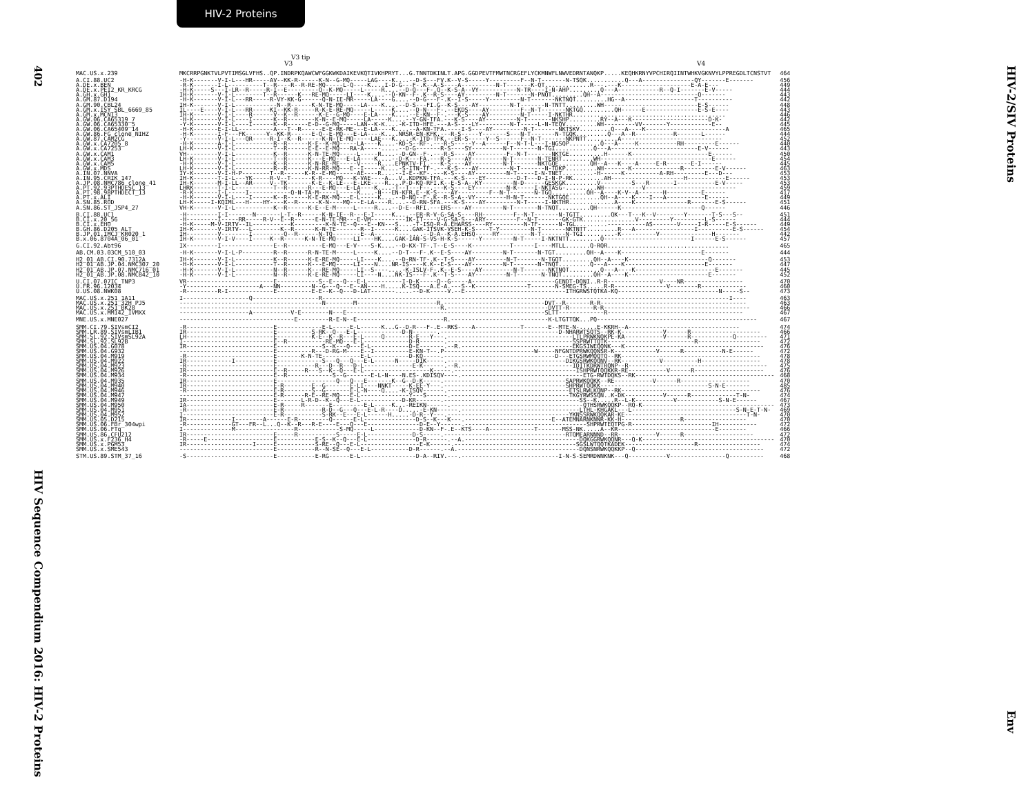402
HIV Sequence Compendium 2016: HIV-2 Proteins
HIV-2 Proteins
V3 tip
V3 V4
| MAC.US.x.239 | MKCRRPGNKTVLPVTIMSGLVFHS..QP.INDRPKQAWCWFGGKWKDAIKEVKQTIVKHPRYT...G.TNNTDKINLT.APG.GGDPEVTFMWTNCRGEFLYCKMNWFLNWVEDRNTANQKP.....KEQHKRNYVPCHIRQIINTWHKVGKNVYLPPREGDLTCNSTVT | 464 |
| A.CI.88.UC2 | -H-K-------V-I-L---HR-----AV--KK-R------K-N--G-MQ-----LAG----K....--D-S---FV.K--V-S-----Y---------F--N-T-------N-TSQK...........Q---A---------------QY-------E------- | 456 |
| A.DE.x.BEN | -R-K-------I-L----------T--R----R--R-RE-MQ-----L-Q----K....I-D-G---F-.K--A-S----A----------N-T-------K-QT.............R---.---K--------------------E-A-E--- | 449 |
| A.DE.x.PEI2_KR_KRCG | -H-K-----S---I-LR--R-----R-I--E---------Q--K-MQ-----L-----R....--D-Q---F-.Q--K-S-A--VY-----------N-TR----I-N-AHP.........Q---A------------R--Q-I-------E-V----- | 444 |
| A.GH.x.GH1 | IH-K-------V-I-L--------T--R------K---RE-MQ-----LI----K....--D-KN--F-.K--R-S----AY---------N-T-------N-PNQT.........QH--A----------------------------Q------- | 443 |
| A.GM.87.D194 | -H-K-------V-I-L---RR-----R-VY-KK-G------Q-N-IE-MR-----LA----G....--D-G---F-.K--I-S-----Y---------N-T-------NKTNQT.........HG--A--------------------T---------- | 442 |
| A.GM.90.CBL24 | IH-K-------V-I-L------------N--R------K-N-TE-MQ-----LA----K....--D-S---FI.G--K-S----AY---------N-T-------N-TNTT.........WH---------------------------E-S------ | 448 |
| A.GM.x.ISY_SBL_6669_85 | IL----E----V-I-L---RR-----KI--KK-R-----R-K-E-RE-MQ-----L-----K....--D-N---F-.--EKDS----AY---------F--N-T-------NKTGQ.........QH------E---------------E-S-E---- | 443 |
| A.GM.x.MCN13 | IH-K-------V-I-L----R------V--K--R------K-E--G-MQ----E-LA----K....--E-KN--F-.---K-S----AY---------N-T-----I-NKTHR............................................ | 446 |
| A.GW.06.CA65319_7 | -H-K-------V-I-L----I------K--R--------K-N--E-MQ-----LA-----K....--Y-GN-TFA.---K-S----AY---------N-T-------NKSHP.........RY--A---K----------------------D-K- | 442 |
| A.GW.06.CA65330_5 | -Y-K-------V-I-L----I------K--R------E-D--G-MQ-----LAN--K-K....-K-ITD-HFE.---A-S----LY---------N-T-----L-N-TEQV.........WH---------VV-------Y------------E-- | 445 |
| A.GW.06.CA65409_14 | -H-K-------E-I-LL----------A---T--R------E-E-RK-ME---E-LA----K....--A-KN-TFA.----I-S----AY---------N-T-------NKTSKV.........Q---A----K-----------------------A | 465 |
| A.GW.86.FG_clone_NIHZ | -H-K-------I-F---FK------V--KK-R------E-Q--E-MQ---E-LA----K....NRSR-EN-KFK.---R-S-----Y-------S---N-T-------N-TGQK.........Q---A--R-----------R-------L------ | 444 |
| A.GW.87.CAM2CG | -Y---------V-I-L---QR-----R-I--K--R------K-N-TE-MQ-----LAE---K....-K-ITD-TFK.--ER-S-----Y--S------F--N-T-------NKPNTT.........A----------------------------- | 452 |
| A.GW.x.CA7205_8 | -H-K-------A-I-L-----------R--R------K-E--K-MQ-----LA----K....-KD-S--RF-.---R-S-----Y--A------F--N-T-L---I-NGSQP.........Q---A-----K-----------RH---------E------ | 440 |
| A.GW.x.CA7253 | LH-K-------V-I-L-----------T--R------E-E--E-MQ---RA-A-----.....--D-G-------R-S----SY---------N-T-------N-TGI...........Q---A-------------------------E-V------ | 443 |
| A.GW.x.CAM1 | VH---------V-I-L-----------K--R------K-N-TE-MQ-----L-----R....--D-GN--F-.---R-S----AY---------F--N-T-------NKTGE..........H------K----------------------E------ | 450 |
| A.GW.x.CAM3 | LH-K-------V-I-L-----------T--R------K---E-MQ---E-LA----K....--D-K---FA.---R-S----AY---------N-T-------N-TENRT.........WH--------------------------------E------ | 454 |
| A.GW.x.CAM5 | -H-K-------V-I-L-----------K--R------K-N-RE-ME-----V-----R....EPNKTV-FI.---K-S----AY---------N-T-------NKTGQE.........QH--A---K----A-----E-R-------E-I------ | 445 |
| A.GW.x.MDS | LH-K-------V-I-L-----------R--R------K-N-RR-MQ---E--I-----K....-S-ITN-TF-.---K-S----AY---------N-T-------N-TDKP.........WH-------K--------------R---------E-V------ | 463 |
| A.IN.07.NNVA | IY-K-------V-I-H-P--------T--R------K-R--E-MQ------AE----R....--I-E--KF-.---K-S----AY---------N-T-----I-N-TNET.........-H------K----------A-RH---------E---D--- | 453 |
| A.IN.95.CRIK_147 | IH-K-------T-I-L---YK-----R-V--T------K-R----MQ---K-VAE----A...V..KDPKN-TFA.---K-S----EY---------D-T---D-I-N-P-RK.........AH---------------------H-----------E------ | 453 |
| A.JP.08.NMC786_clone_41 | IH-K-------M-I-LL--AR-----V--TK-------K-E--K-LE---E-LKE----R....P-D-KQ-RFI.K--E-S-A--KY---------N-D------GESKGK.........V---------S---R-------I-----------E-V----- | 453 |
| A.PT.92.93PTHDESC_13 | LHRK-------T-I-L-----------T--R------R---E-MQ---E-LA----K....-T--T---F--.---K-S----EY---------N-K-----I-NKTASG-.........WH-----------V-------------------------- | 459 |
| A.PT.98.98PTHDECT_13 | -R-K-------I-L-----I------------Q-N-TA-M-----L-----K....-N---EN-KFR.E--K-S----AY---------F--N-T-------N-TGQ..........QH--A----K-V--A-------H----------E------ | 417 |
| A.PT.x.ALI | -H-K-------V-I-L----I------K--R------K-E-RK-MQ---E-L-----K....--D-NQ--F-.K--R-S-A--VY---------H-N-T-------NKTGQE.........QH--A----K----I---A-----------E------ | 449 |
| A.SN.85.ROD | LH-K-----I-KQIML---H----HY----K--R------K-N----MQ---E-LA----R....--D-RN-SFA.---K-S----AY---------N-T-----I-NKTHR.............A----K---------------R-------E-S------ | 451 |
| A.SN.86.ST_JSP4_27 | VH-K-------V-I-L-----------K--R------K-E--E-M-----L-----R....--D-E--RFI.---ERS----AY---------N-T-------N-TNQT.........QH------K-----------------------Q------ | 446 |
| B.CI.88.UC1 | -H---------I-I-------N-------L-T--R------K-N-IE--R---E-I-----K....--ER-R-V-G-SA-S----RH---------F--N-T-------N-TGTT.........QK---T---K--V--------Y-------T-S---S-- | 451 |
| B.CI.x.20_56 | -H---------I-----RR-----R-V--E--R------E-N-TE-MR---E-VM----------IK-IT----V-G-SA-S---ARY---------F--N-T-------GK-GTK...............V---------Y---------L-S------ | 444 |
| B.CI.x.EHO | -H-K-----M-V-IRTV--IL-----------K---------K-N-TE--Q---E--KN---S....-T-ISQ-R-A.EHARSS----RY---------N-TF------N-TGL.........-----------AS-------V-----I-R-----E-S------ | 449 |
| B.GH.86.D205_ALT | IH-K-------V-IRTV---L--------K--R------K-N-TE-------R--I------K....GAK-ITSVK-VSEH-K-S----T-Y---------N-T-------NKTNTT.........R---A-----------------I----------E-S------ | 454 |
| B.JP.01.IMCJ_KR020_1 | IH---------V--------I---------Q--R------N-TQ--------E--A----------....--D-A--K-A.EHSQ-----RY---------N-T-------N-TGI.........-K----------V---------------H------- | 442 |
| B.x.06.8704A_06_01 | IH-K-------V-I-V----I-----K--R------K-N-TE-MQ-----LI----HK....GAK-IAN-S-VS-H-K-S------Y---------N-T-----I-NKTNTT.........Q-------------------------I------E-S------ | 457 |
| G.CI.92.Abt96 | IX---------I---------------E--R----------E-MQ---E-V----S-K....--D-KX-TF-.T--E-S----K-----------T------I----MTLL.......Q-RQR................................... | 465 |
| AB.CM.03.03CM_510_03 | -H-K-------V-I-L-P---------R--R------R-N-TE-M-----L-----K....--D-T---F-.K--E-S----AY---------N-T-------N-TGT.........QH--A----K-----------------------E------- | 444 |
| H2_01_AB.CI.90.7312A | IH-K-------V-I-L-----------K--R------K-E-RE-MQ-----LI----K....--D-RN-TF-.K--T-S----AY---------N-T-------N-TGQT.........QH--A----K-----------------------Q------- | 453 |
| H2_01_AB.JP.04.NMC307_20 | -H-K-------V-I-L-----------T--R------K---E-MQ-----LI----N....NR-IS----K.K--E-S----AY---------N-T-------N-TNQT.........Q---A----K-----------------------E------- | 447 |
| H2_01_AB.JP.07.NMC716_01 | -H-K-------V-I-L-----------N--R------K---RE-MQ-----LI--S----....-K-ISLV-F-.K--E-S----AY---------N-T-------NKTNQT.........Q---A----K-----------------------E------- | 445 |
| H2_01_AB.JP.08.NMC842_10 | -H-K-------V-I-L-----------N--R------K-E-RE-MQ-----LI----N....NK-IS---F-.K--T-S----AY---------N-T-------N-TNQT.........QH--A----K-----------------------E------- | 452 |
| U.CI.07.07IC_TNP3 | VR-------------------------E------------S--E---Q---E-L----------I-D-K-----Q--G-----A------------------------GENDT-DQNI..R-R---------------V----NR----------------- | 470 |
| U.FR.96.12034 | -Y---------------------A---NN---------N--G---Q---E--AN----H.....K-ISQ---A.E-A.---S--K---------------T-------N-SMEG-TS.....R-R---------------V--------R------------- | 460 |
| U.US.08.NWK08 | -R---------R-I-------------E----------E-E--K--Q---D-LAT-------.....--D-K-----V.--E-----------------------------ITHGRWSTQTKA-KQ-----------------------------N-----S-- | 473 |
| MAC.US.x.251_1A11 | I-------------------Q-------------------R---------------------------------------------------------------------------------------------------------------------I---- | 463 |
| MAC.US.x.251_32H_PJ5 | -----------------------------------------N--------M-----------------------R.-----------------------------DVT--R-------R-R------------------------------------------ | 463 |
| MAC.US.x.251_BK28 | ---------------------------------------------------------------------------R.-----------------------------DVTT-R-------R-R------------------------------------------ | 466 |
| MAC.US.x.MM142_IVMXX | --------------------A-----------V-E--------N---E---------------------------------------------------------SLTT-------------R--------------------------------------- | 467 |
| MNE.US.x.MNE027 | ---------------------------------E---------R-E-N--E-------------------------R.----------------------------K-LTGTTQK...PQ---------------------------------------------- | 467 |
| SMM.CI.79.SIVsmCI2 | -R-------------------------E-------------E-L-----E-L------K...G--D-R---F-.E--RKS----A-------------T-------E--MTE-N-.....E-KKRH--A-------------------------------- | 474 |
| SMM.LR.89.SIVsmLIB1 | IR-------------------------E----------S-RK--Q---E-L-------------D-N-------.----------------------------------D-NHARWTSQTS--RK-K------------V------R-------------------- | 466 |
| SMM.SL.92.SIVsmSL92A | LH-------------------------E----------K-E--K--R---E-L-----Q-------R-E---Y---.------------------------------------LTLPRWKNQKPE-KA-----------V------R------------Q--------- | 471 |
| SMM.SL.92.SL92B | I--------------------------E--R-----------RE-MQ---E-L-------------D-R-------.------------------------------------SSPRWTTQTK-------------------------R------------------ | 472 |
| SMM.US.04.G078 | IR-------------------------E-------------S--K---Q---E-L-----------D-E-------.--R.--------------------------------EKGSIWEQQNK---K---------------------------------------- | 476 |
| SMM.US.04.G932 | ---------------------------E----------R---D-RG-M----E--I----------E-KN-T--.P--------------------------W-----NFGNTDPRWKQQNSR-K------------V------R-----------N-E------ | 472 |
| SMM.US.04.M919 | -R-------------------------E-------K-N-TE-----------E-L-----------D-KQ-----.--------------------------------D---ETGSRWMQQTQ--RK---------------------------------------- | 478 |
| SMM.US.04.M922 | IR-------------I-----------E-------------S---Q---Q---E-L------N-----DIK-----.----------------------------------DIKGSRWKQQNV--RK-----------V----------H----------------- | 478 |
| SMM.US.04.M923 | -R-------------------------E-----------R---D--R---D-L--------------E-K------.--R.--------------------------------IDITKDRWTRQNP--R---------------------------------------- | 475 |
| SMM.US.04.M926 | IR-------------------------E--R-----R---S--K--Q---E-L-------------------K-----.-----------------------------------ISHPRWTQQKKR-RE-----------V------R-------------------- | 476 |
| SMM.US.04.M934 | -R-------------------------E--R-------------S--G-------E-L-N----N.ES-.KDISQV----.-----------------------------------ETG-RWTDQKS--RK---------------------------------------- | 468 |
| SMM.US.04.M935 | IR-------------------------E-----------------Q---Q---E-------K--G--D-K-----.-----------------------------------SAPRWKQQKK--RE-----------V------R-------------------- | 470 |
| SMM.US.04.M940 | IR-------------------------E-R--------E--G-------E-LI----NNKT-----K-EE-Y---.-----------------------------------SHPRWTQQKK-------------------------------S-N-E------- | 485 |
| SMM.US.04.M946 | -R-------------------------E-R--------S--G-------E-L-N----Q....-K-ISQV------.-----------------------------------ETSLRWLKQNP--RK---------------------------------------- | 476 |
| SMM.US.04.M947 | ---------------------------E-R------R-E--RE-MQ---E-L--------------Y---S------.----------------------------------TKGYRWSSQN..K-DK-----------V------R-------------T-N- | 474 |
| SMM.US.04.M949 | IR-------------------------E-------L-R-D--K--Q---E-L------------D-KR-------.---------------------------------------SS--K.....R--L-K-----------V------------S-N-E------ | 467 |
| SMM.US.04.M950 | IA-------------------------E-R-----R-------E---------E-L-----K...-REIKN------.--------------------------------------QTHSRWKQQKP--RQ-K-------------------------------------- | 473 |
| SMM.US.04.M951 | -R-------------------------E-R-----------R-D--G---Q---E-L-R----D.....-E-KN------.----------------------------------LTHL-KHGAKL---L------------------------------S-N-E-T-N- | 469 |
| SMM.US.04.M952 | I--------------------------E-R-----------S-RK--E---E-L------H.....-D-R--Y---.-----------------------------------YKNSSRWKQQKAR-KE-----------------------------------T-N- | 470 |
| SMM.US.05.D215 | IR-------------I--------A------E-R---------Q------E-L---------------D-S--K---K---.-------------------------E--ATEMNARNKNNR-KK-H-----------------R------------------ | 470 |
| SMM.US.06.FBr_304wpi | -R-------------GT---FR--L...Q--K--R---R-E----E---Q---E---------------D-E--Y------.-----------------------------------SHPRWTEQTPG-R-----------------------IH----------- | 472 |
| SMM.US.06.FTq | I--------------M-----------------R------------S-MQ-----L-------------D-KN--F-.E--KTS----A-------------T-------MSS-NK.....A--KR----------------------------E-------- | 466 |
| SMM.US.86.CFU212 | IR-------------------------E-----R-----------S-----E-L-------------D-S-----.-----------------------------------RTQMEARNNND--RR-----------V------R-------------------- | 472 |
| SMM.US.x.F236_H4 | -R-----E-------------------E-----------E-S--K--Q---E-L--------------D-R------.--A.---------------------------------DQKGGRWKQQNR---Q-K-------------------------------------- | 470 |
| SMM.US.x.PGM53 | IR-------------------I-----E-----------S-RE--Q---E-L-----------------E-K------.-----------------------------------SGSLWTQQTKADEK--------------------R------------------ | 474 |
| SMM.US.x.SME543 | ---------------------------E-----------R--N-SE--Q---E-L-----------D-R------.--A.-----------------------------------DQNSNRWKQQKKP--Q------------------------------------- | 472 |
| STM.US.89.STM_37_16 | -S-------------------------E-----------E-RG------E-L----------------D-A--RIV.---.----------------------------I-N-S-SEMRDWNKNK---Q-----------V----------------Q---------- | 468 |
HIV-2/SIV Proteins
Env